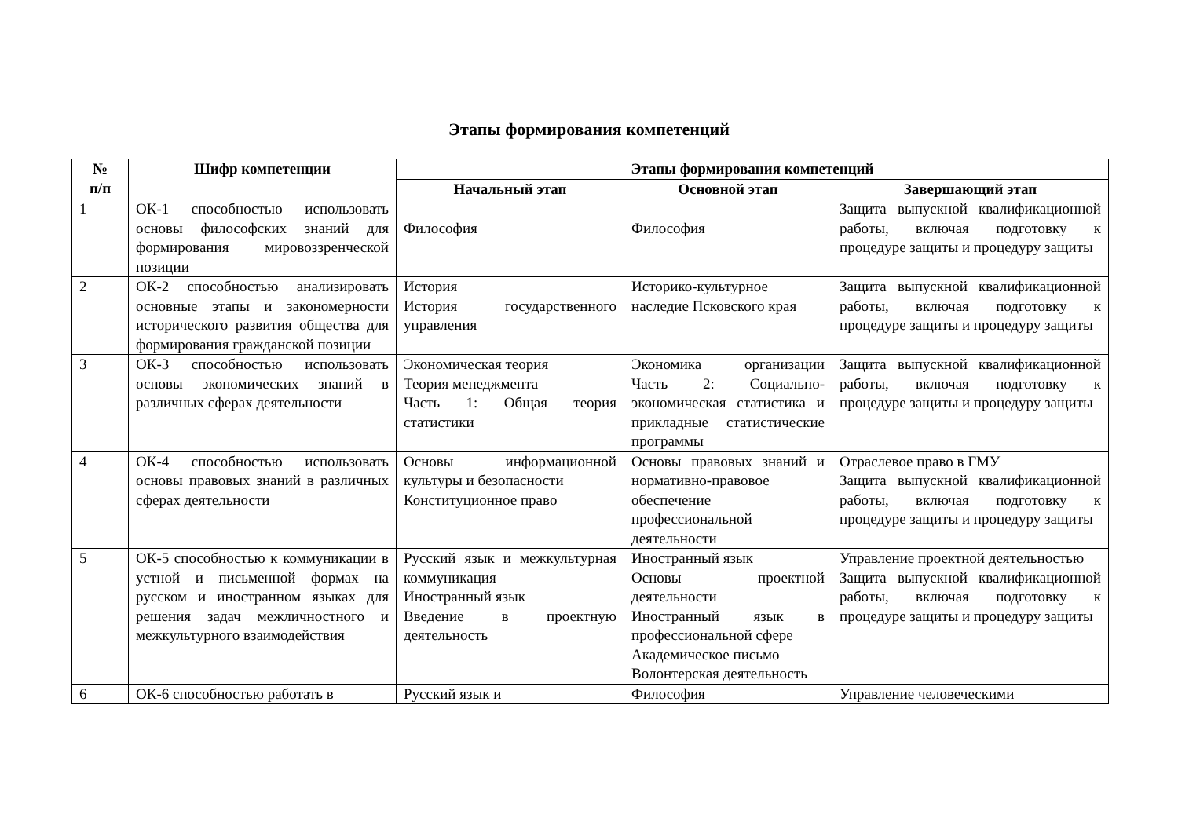Этапы формирования компетенций
| № п/п | Шифр компетенции | Этапы формирования компетенций | | |
| --- | --- | --- | --- | --- |
| | | Начальный этап | Основной этап | Завершающий этап |
| 1 | ОК-1 способностью использовать основы философских знаний для формирования мировоззренческой позиции | Философия | Философия | Защита выпускной квалификационной работы, включая подготовку к процедуре защиты и процедуру защиты |
| 2 | ОК-2 способностью анализировать основные этапы и закономерности исторического развития общества для формирования гражданской позиции | История История государственного управления | Историко-культурное наследие Псковского края | Защита выпускной квалификационной работы, включая подготовку к процедуре защиты и процедуру защиты |
| 3 | ОК-3 способностью использовать основы экономических знаний в различных сферах деятельности | Экономическая теория Теория менеджмента Часть 1: Общая теория статистики | Экономика организации Часть 2: Социально-экономическая статистика и прикладные статистические программы | Защита выпускной квалификационной работы, включая подготовку к процедуре защиты и процедуру защиты |
| 4 | ОК-4 способностью использовать основы правовых знаний в различных сферах деятельности | Основы информационной культуры и безопасности Конституционное право | Основы правовых знаний и нормативно-правовое обеспечение профессиональной деятельности | Отраслевое право в ГМУ Защита выпускной квалификационной работы, включая подготовку к процедуре защиты и процедуру защиты |
| 5 | ОК-5 способностью к коммуникации в устной и письменной формах на русском и иностранном языках для решения задач межличностного и межкультурного взаимодействия | Русский язык и межкультурная коммуникация Иностранный язык Введение в проектную деятельность | Иностранный язык Основы проектной деятельности Иностранный язык в профессиональной сфере Академическое письмо Волонтерская деятельность | Управление проектной деятельностью Защита выпускной квалификационной работы, включая подготовку к процедуре защиты и процедуру защиты |
| 6 | ОК-6 способностью работать в | Русский язык и | Философия | Управление человеческими |